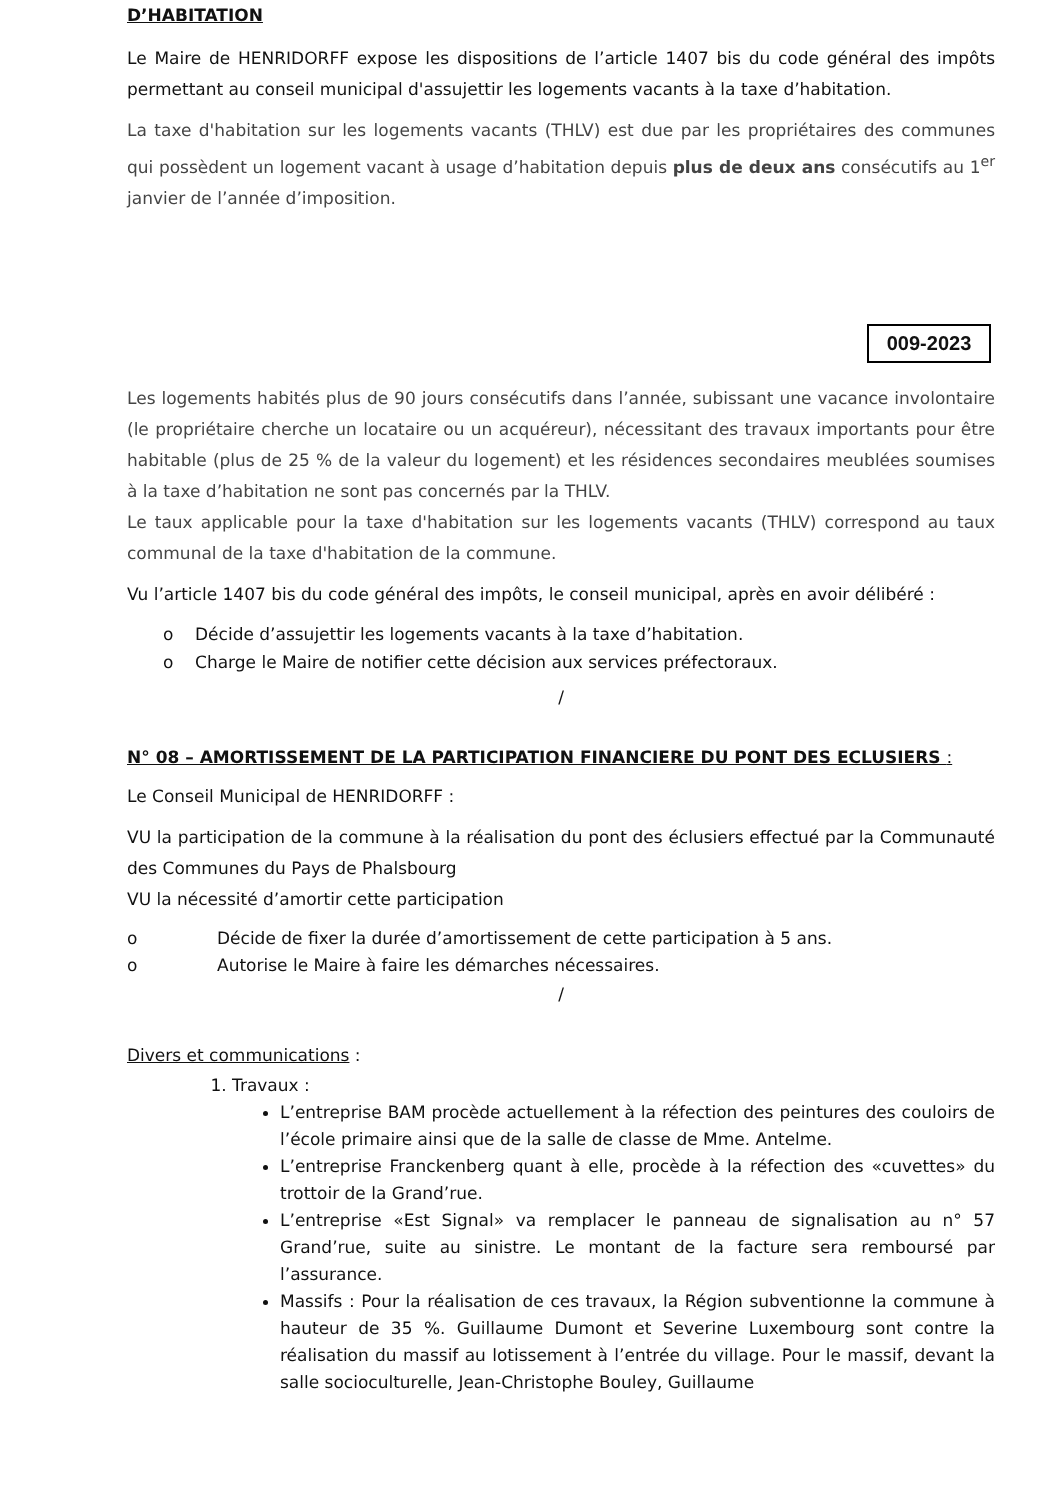D’HABITATION
Le Maire de HENRIDORFF expose les dispositions de l’article 1407 bis du code général des impôts permettant au conseil municipal d'assujettir les logements vacants à la taxe d’habitation.
La taxe d'habitation sur les logements vacants (THLV) est due par les propriétaires des communes qui possèdent un logement vacant à usage d’habitation depuis plus de deux ans consécutifs au 1<sup>er</sup> janvier de l’année d’imposition.
009-2023
Les logements habités plus de 90 jours consécutifs dans l’année, subissant une vacance involontaire (le propriétaire cherche un locataire ou un acquéreur), nécessitant des travaux importants pour être habitable (plus de 25 % de la valeur du logement) et les résidences secondaires meublées soumises à la taxe d’habitation ne sont pas concernés par la THLV.
Le taux applicable pour la taxe d'habitation sur les logements vacants (THLV) correspond au taux communal de la taxe d'habitation de la commune.
Vu l’article 1407 bis du code général des impôts, le conseil municipal, après en avoir délibéré :
o Décide d’assujettir les logements vacants à la taxe d’habitation.
o Charge le Maire de notifier cette décision aux services préfectoraux.
/
N° 08 – AMORTISSEMENT DE LA PARTICIPATION FINANCIERE DU PONT DES ECLUSIERS :
Le Conseil Municipal de HENRIDORFF :
VU la participation de la commune à la réalisation du pont des éclusiers effectué par la Communauté des Communes du Pays de Phalsbourg
VU la nécessité d’amortir cette participation
o Décide de fixer la durée d’amortissement de cette participation à 5 ans.
o Autorise le Maire à faire les démarches nécessaires.
/
Divers et communications :
1. Travaux :
L’entreprise BAM procède actuellement à la réfection des peintures des couloirs de l’école primaire ainsi que de la salle de classe de Mme. Antelme.
L’entreprise Franckenberg quant à elle, procède à la réfection des «cuvettes» du trottoir de la Grand’rue.
L’entreprise «Est Signal» va remplacer le panneau de signalisation au n° 57 Grand’rue, suite au sinistre. Le montant de la facture sera remboursé par l’assurance.
Massifs : Pour la réalisation de ces travaux, la Région subventionne la commune à hauteur de 35 %. Guillaume Dumont et Severine Luxembourg sont contre la réalisation du massif au lotissement à l’entrée du village. Pour le massif, devant la salle socioculturelle, Jean-Christophe Bouley, Guillaume